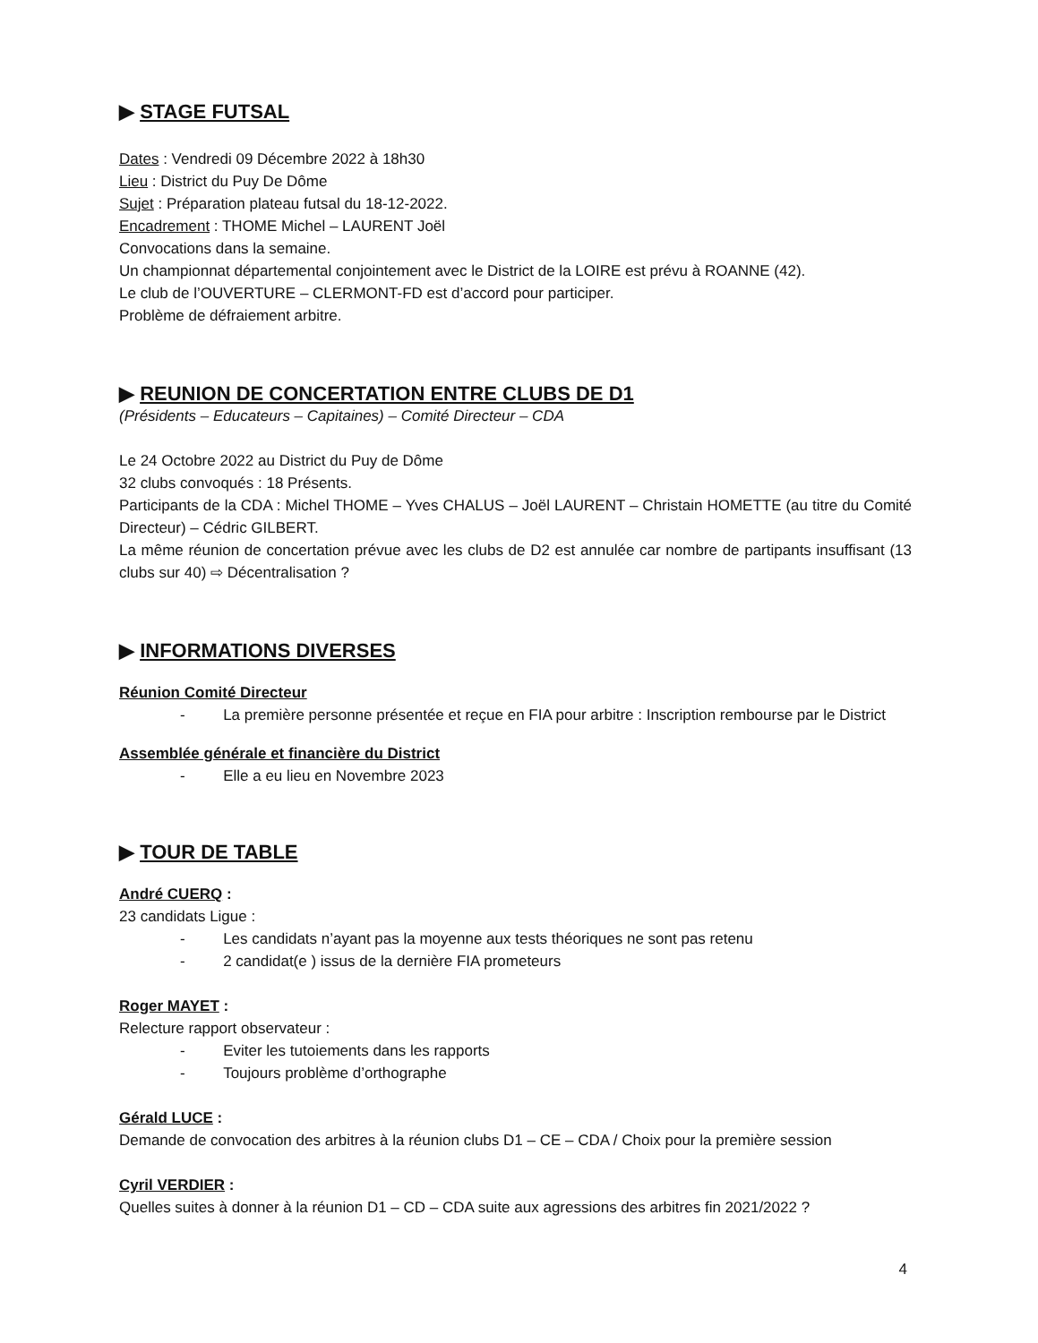▶ STAGE FUTSAL
Dates : Vendredi 09 Décembre 2022 à 18h30
Lieu : District du Puy De Dôme
Sujet : Préparation plateau futsal du 18-12-2022.
Encadrement : THOME Michel – LAURENT Joël
Convocations dans la semaine.
Un championnat départemental conjointement avec le District de la LOIRE est prévu à ROANNE (42).
Le club de l’OUVERTURE – CLERMONT-FD est d’accord pour participer.
Problème de défraiement arbitre.
▶ REUNION DE CONCERTATION ENTRE CLUBS DE D1
(Présidents – Educateurs – Capitaines) – Comité Directeur – CDA
Le 24 Octobre 2022 au District du Puy de Dôme
32 clubs convoqués : 18 Présents.
Participants de la CDA : Michel THOME – Yves CHALUS – Joël LAURENT – Christain HOMETTE (au titre du Comité Directeur) – Cédric GILBERT.
La même réunion de concertation prévue avec les clubs de D2 est annulée car nombre de partipants insuffisant (13 clubs sur 40) ⇨ Décentralisation ?
▶ INFORMATIONS DIVERSES
Réunion Comité Directeur
- La première personne présentée et reçue en FIA pour arbitre : Inscription rembourse par le District
Assemblée générale et financière du District
- Elle a eu lieu en Novembre 2023
▶ TOUR DE TABLE
André CUERQ :
23 candidats Ligue :
- Les candidats n’ayant pas la moyenne aux tests théoriques ne sont pas retenu
- 2 candidat(e ) issus de la dernière FIA prometeurs
Roger MAYET :
Relecture rapport observateur :
- Eviter les tutoiements dans les rapports
- Toujours problème d’orthographe
Gérald LUCE :
Demande de convocation des arbitres à la réunion clubs D1 – CE – CDA / Choix pour la première session
Cyril VERDIER :
Quelles suites à donner à la réunion D1 – CD – CDA suite aux agressions des arbitres fin 2021/2022 ?
4